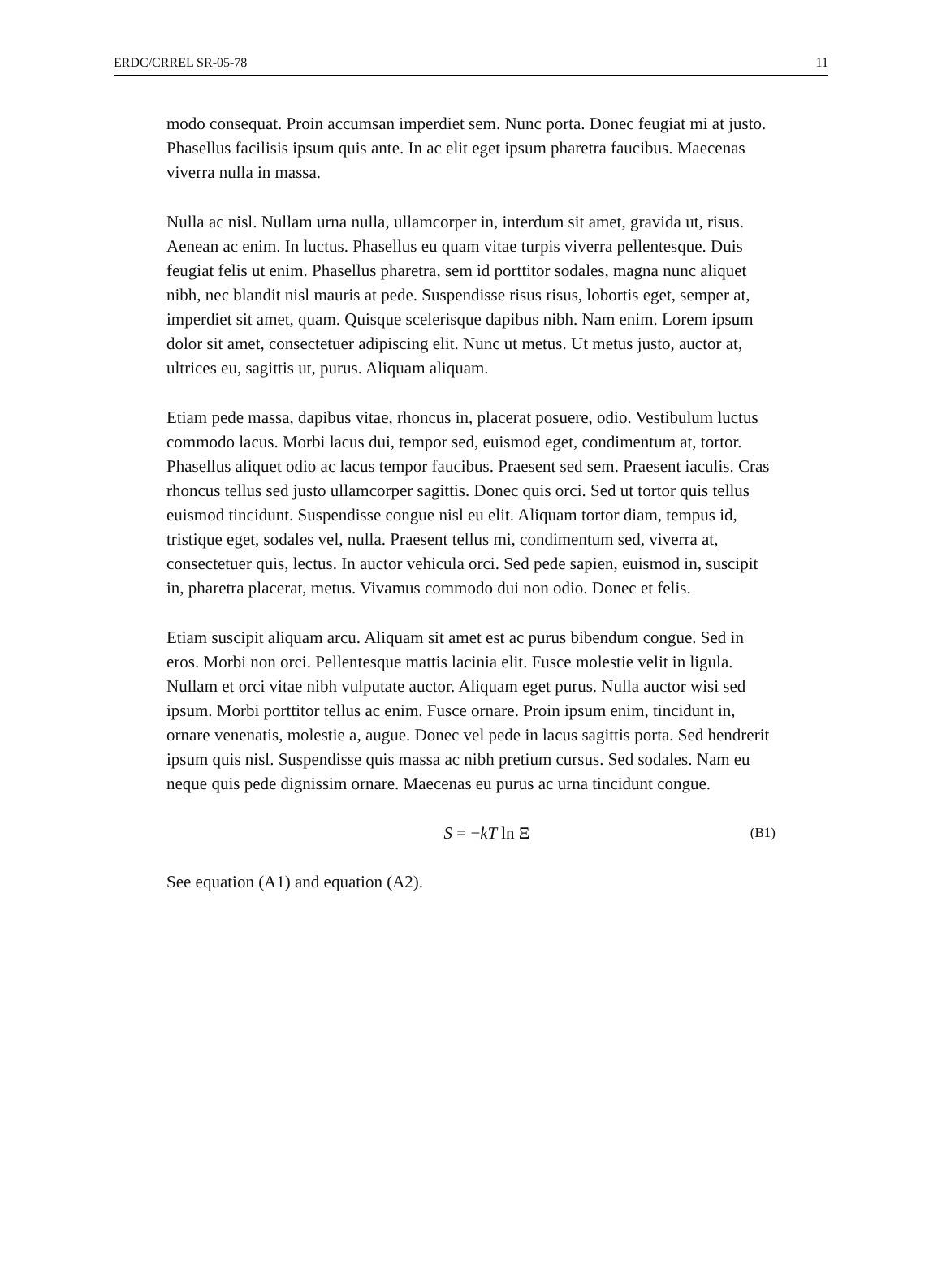ERDC/CRREL SR-05-78 11
modo consequat. Proin accumsan imperdiet sem. Nunc porta. Donec feugiat mi at justo. Phasellus facilisis ipsum quis ante. In ac elit eget ipsum pharetra faucibus. Maecenas viverra nulla in massa.
Nulla ac nisl. Nullam urna nulla, ullamcorper in, interdum sit amet, gravida ut, risus. Aenean ac enim. In luctus. Phasellus eu quam vitae turpis viverra pellentesque. Duis feugiat felis ut enim. Phasellus pharetra, sem id porttitor sodales, magna nunc aliquet nibh, nec blandit nisl mauris at pede. Suspendisse risus risus, lobortis eget, semper at, imperdiet sit amet, quam. Quisque scelerisque dapibus nibh. Nam enim. Lorem ipsum dolor sit amet, consectetuer adipiscing elit. Nunc ut metus. Ut metus justo, auctor at, ultrices eu, sagittis ut, purus. Aliquam aliquam.
Etiam pede massa, dapibus vitae, rhoncus in, placerat posuere, odio. Vestibulum luctus commodo lacus. Morbi lacus dui, tempor sed, euismod eget, condimentum at, tortor. Phasellus aliquet odio ac lacus tempor faucibus. Praesent sed sem. Praesent iaculis. Cras rhoncus tellus sed justo ullamcorper sagittis. Donec quis orci. Sed ut tortor quis tellus euismod tincidunt. Suspendisse congue nisl eu elit. Aliquam tortor diam, tempus id, tristique eget, sodales vel, nulla. Praesent tellus mi, condimentum sed, viverra at, consectetuer quis, lectus. In auctor vehicula orci. Sed pede sapien, euismod in, suscipit in, pharetra placerat, metus. Vivamus commodo dui non odio. Donec et felis.
Etiam suscipit aliquam arcu. Aliquam sit amet est ac purus bibendum congue. Sed in eros. Morbi non orci. Pellentesque mattis lacinia elit. Fusce molestie velit in ligula. Nullam et orci vitae nibh vulputate auctor. Aliquam eget purus. Nulla auctor wisi sed ipsum. Morbi porttitor tellus ac enim. Fusce ornare. Proin ipsum enim, tincidunt in, ornare venenatis, molestie a, augue. Donec vel pede in lacus sagittis porta. Sed hendrerit ipsum quis nisl. Suspendisse quis massa ac nibh pretium cursus. Sed sodales. Nam eu neque quis pede dignissim ornare. Maecenas eu purus ac urna tincidunt congue.
S = −kT ln Ξ (B1)
See equation (A1) and equation (A2).